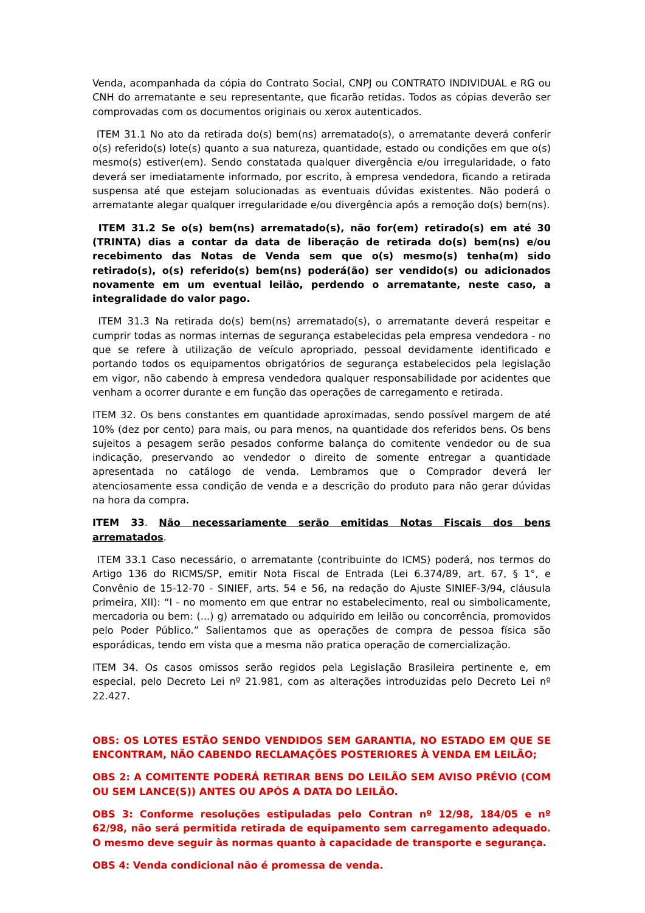Venda, acompanhada da cópia do Contrato Social, CNPJ ou CONTRATO INDIVIDUAL e RG ou CNH do arrematante e seu representante, que ficarão retidas. Todos as cópias deverão ser comprovadas com os documentos originais ou xerox autenticados.
ITEM 31.1 No ato da retirada do(s) bem(ns) arrematado(s), o arrematante deverá conferir o(s) referido(s) lote(s) quanto a sua natureza, quantidade, estado ou condições em que o(s) mesmo(s) estiver(em). Sendo constatada qualquer divergência e/ou irregularidade, o fato deverá ser imediatamente informado, por escrito, à empresa vendedora, ficando a retirada suspensa até que estejam solucionadas as eventuais dúvidas existentes. Não poderá o arrematante alegar qualquer irregularidade e/ou divergência após a remoção do(s) bem(ns).
ITEM 31.2 Se o(s) bem(ns) arrematado(s), não for(em) retirado(s) em até 30 (TRINTA) dias a contar da data de liberação de retirada do(s) bem(ns) e/ou recebimento das Notas de Venda sem que o(s) mesmo(s) tenha(m) sido retirado(s), o(s) referido(s) bem(ns) poderá(ão) ser vendido(s) ou adicionados novamente em um eventual leilão, perdendo o arrematante, neste caso, a integralidade do valor pago.
ITEM 31.3 Na retirada do(s) bem(ns) arrematado(s), o arrematante deverá respeitar e cumprir todas as normas internas de segurança estabelecidas pela empresa vendedora - no que se refere à utilização de veículo apropriado, pessoal devidamente identificado e portando todos os equipamentos obrigatórios de segurança estabelecidos pela legislação em vigor, não cabendo à empresa vendedora qualquer responsabilidade por acidentes que venham a ocorrer durante e em função das operações de carregamento e retirada.
ITEM 32. Os bens constantes em quantidade aproximadas, sendo possível margem de até 10% (dez por cento) para mais, ou para menos, na quantidade dos referidos bens. Os bens sujeitos a pesagem serão pesados conforme balança do comitente vendedor ou de sua indicação, preservando ao vendedor o direito de somente entregar a quantidade apresentada no catálogo de venda. Lembramos que o Comprador deverá ler atenciosamente essa condição de venda e a descrição do produto para não gerar dúvidas na hora da compra.
ITEM 33. Não necessariamente serão emitidas Notas Fiscais dos bens arrematados.
ITEM 33.1 Caso necessário, o arrematante (contribuinte do ICMS) poderá, nos termos do Artigo 136 do RICMS/SP, emitir Nota Fiscal de Entrada (Lei 6.374/89, art. 67, § 1°, e Convênio de 15-12-70 - SINIEF, arts. 54 e 56, na redação do Ajuste SINIEF-3/94, cláusula primeira, XII): “I - no momento em que entrar no estabelecimento, real ou simbolicamente, mercadoria ou bem: (...) g) arrematado ou adquirido em leilão ou concorrência, promovidos pelo Poder Público.” Salientamos que as operações de compra de pessoa física são esporádicas, tendo em vista que a mesma não pratica operação de comercialização.
ITEM 34. Os casos omissos serão regidos pela Legislação Brasileira pertinente e, em especial, pelo Decreto Lei nº 21.981, com as alterações introduzidas pelo Decreto Lei nº 22.427.
OBS: OS LOTES ESTÃO SENDO VENDIDOS SEM GARANTIA, NO ESTADO EM QUE SE ENCONTRAM, NÃO CABENDO RECLAMAÇÕES POSTERIORES À VENDA EM LEILÃO;
OBS 2: A COMITENTE PODERÁ RETIRAR BENS DO LEILÃO SEM AVISO PRÉVIO (COM OU SEM LANCE(S)) ANTES OU APÓS A DATA DO LEILÃO.
OBS 3: Conforme resoluções estipuladas pelo Contran nº 12/98, 184/05 e nº 62/98, não será permitida retirada de equipamento sem carregamento adequado. O mesmo deve seguir às normas quanto à capacidade de transporte e segurança.
OBS 4: Venda condicional não é promessa de venda.